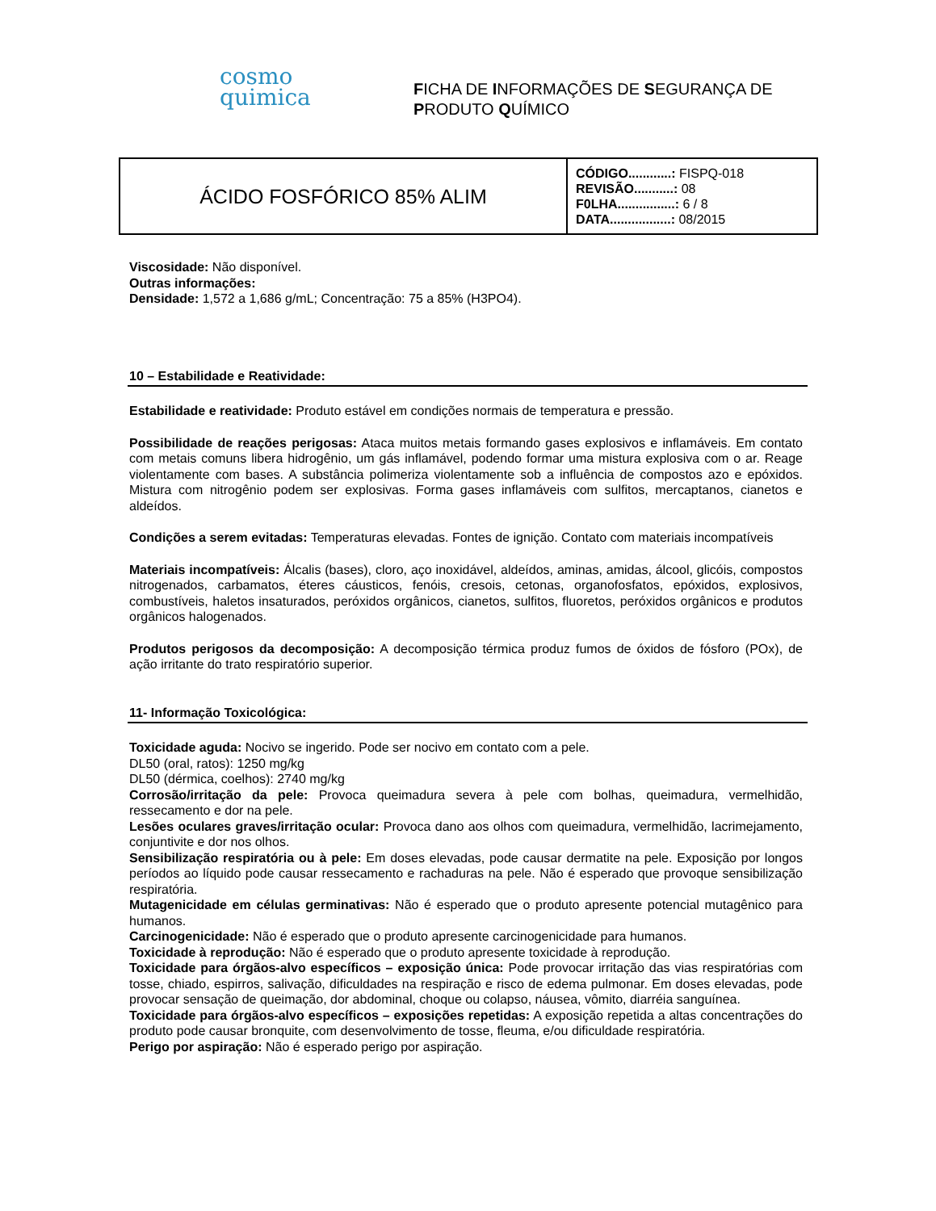cosmo
quimica
FICHA DE INFORMAÇÕES DE SEGURANÇA DE
PRODUTO QUÍMICO
| ÁCIDO FOSFÓRICO 85% ALIM | CÓDIGO............: FISPQ-018 REVISÃO...........: 08 F0LHA................: 6 / 8 DATA.................: 08/2015 |
Viscosidade: Não disponível.
Outras informações:
Densidade: 1,572 a 1,686 g/mL; Concentração: 75 a 85% (H3PO4).
10 – Estabilidade e Reatividade:
Estabilidade e reatividade: Produto estável em condições normais de temperatura e pressão.
Possibilidade de reações perigosas: Ataca muitos metais formando gases explosivos e inflamáveis. Em contato com metais comuns libera hidrogênio, um gás inflamável, podendo formar uma mistura explosiva com o ar. Reage violentamente com bases. A substância polimeriza violentamente sob a influência de compostos azo e epóxidos. Mistura com nitrogênio podem ser explosivas. Forma gases inflamáveis com sulfitos, mercaptanos, cianetos e aldeídos.
Condições a serem evitadas: Temperaturas elevadas. Fontes de ignição. Contato com materiais incompatíveis
Materiais incompatíveis: Álcalis (bases), cloro, aço inoxidável, aldeídos, aminas, amidas, álcool, glicóis, compostos nitrogenados, carbamatos, éteres cáusticos, fenóis, cresois, cetonas, organofosfatos, epóxidos, explosivos, combustíveis, haletos insaturados, peróxidos orgânicos, cianetos, sulfitos, fluoretos, peróxidos orgânicos e produtos orgânicos halogenados.
Produtos perigosos da decomposição: A decomposição térmica produz fumos de óxidos de fósforo (POx), de ação irritante do trato respiratório superior.
11- Informação Toxicológica:
Toxicidade aguda: Nocivo se ingerido. Pode ser nocivo em contato com a pele.
DL50 (oral, ratos): 1250 mg/kg
DL50 (dérmica, coelhos): 2740 mg/kg
Corrosão/irritação da pele: Provoca queimadura severa à pele com bolhas, queimadura, vermelhidão, ressecamento e dor na pele.
Lesões oculares graves/irritação ocular: Provoca dano aos olhos com queimadura, vermelhidão, lacrimejamento, conjuntivite e dor nos olhos.
Sensibilização respiratória ou à pele: Em doses elevadas, pode causar dermatite na pele. Exposição por longos períodos ao líquido pode causar ressecamento e rachaduras na pele. Não é esperado que provoque sensibilização respiratória.
Mutagenicidade em células germinativas: Não é esperado que o produto apresente potencial mutagênico para humanos.
Carcinogenicidade: Não é esperado que o produto apresente carcinogenicidade para humanos.
Toxicidade à reprodução: Não é esperado que o produto apresente toxicidade à reprodução.
Toxicidade para órgãos-alvo específicos – exposição única: Pode provocar irritação das vias respiratórias com tosse, chiado, espirros, salivação, dificuldades na respiração e risco de edema pulmonar. Em doses elevadas, pode provocar sensação de queimação, dor abdominal, choque ou colapso, náusea, vômito, diarréia sanguínea.
Toxicidade para órgãos-alvo específicos – exposições repetidas: A exposição repetida a altas concentrações do produto pode causar bronquite, com desenvolvimento de tosse, fleuma, e/ou dificuldade respiratória.
Perigo por aspiração: Não é esperado perigo por aspiração.